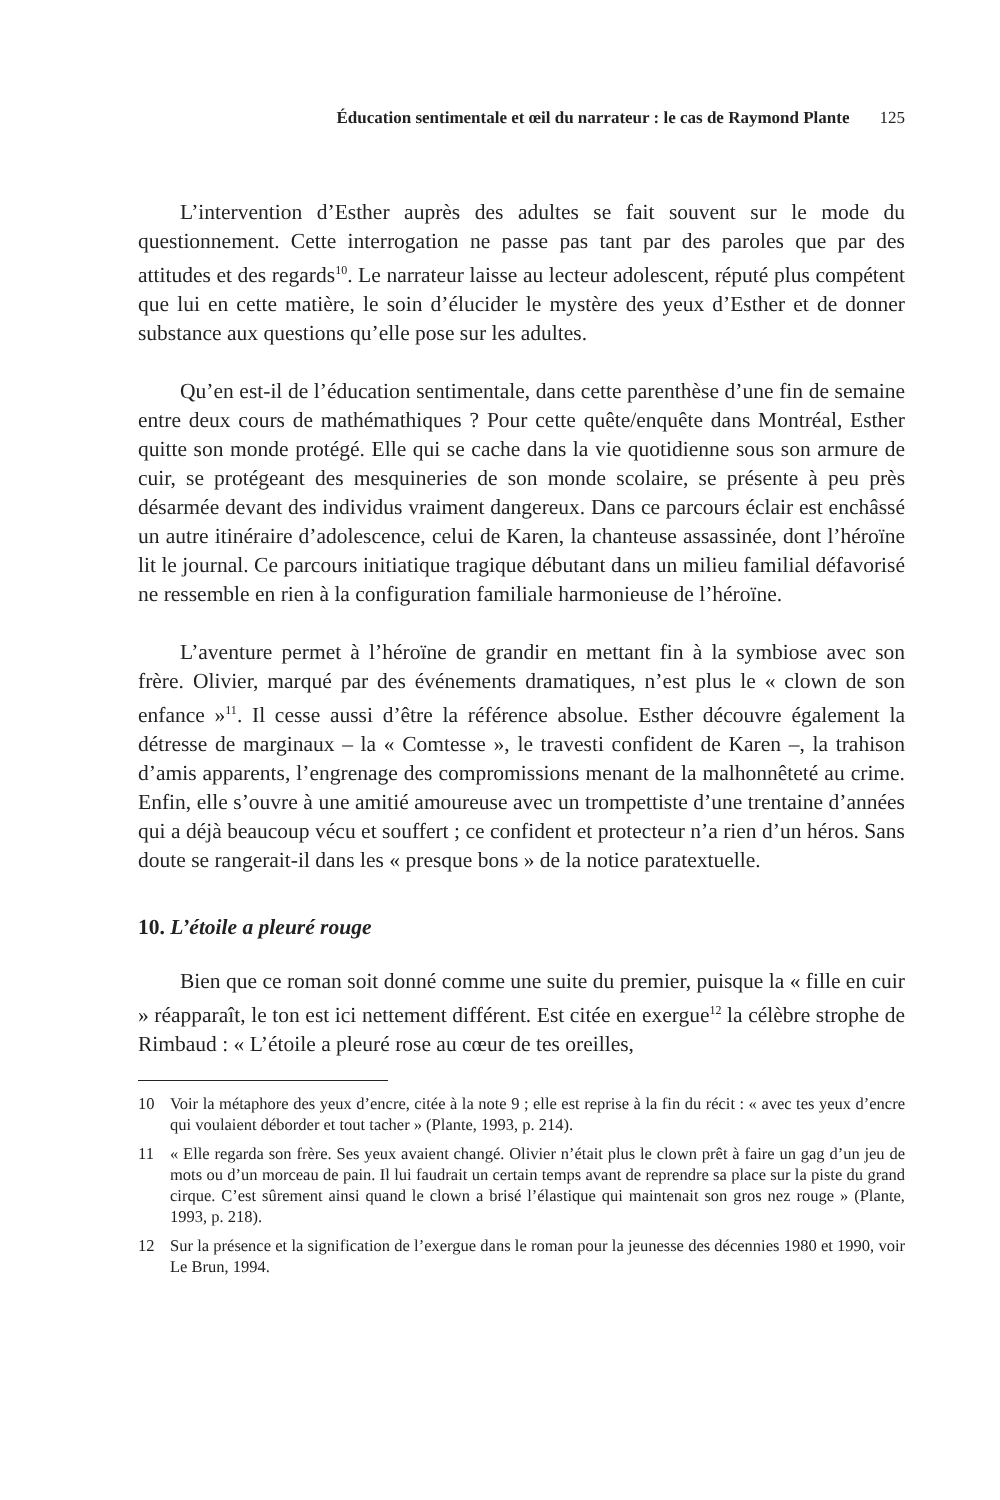Éducation sentimentale et œil du narrateur : le cas de Raymond Plante 125
L’intervention d’Esther auprès des adultes se fait souvent sur le mode du questionnement. Cette interrogation ne passe pas tant par des paroles que par des attitudes et des regards<sup>10</sup>. Le narrateur laisse au lecteur adolescent, réputé plus compétent que lui en cette matière, le soin d’élucider le mystère des yeux d’Esther et de donner substance aux questions qu’elle pose sur les adultes.
Qu’en est-il de l’éducation sentimentale, dans cette parenthèse d’une fin de semaine entre deux cours de mathémathiques ? Pour cette quête/enquête dans Montréal, Esther quitte son monde protégé. Elle qui se cache dans la vie quotidienne sous son armure de cuir, se protégeant des mesquineries de son monde scolaire, se présente à peu près désarmée devant des individus vraiment dangereux. Dans ce parcours éclair est enchâssé un autre itinéraire d’adolescence, celui de Karen, la chanteuse assassinée, dont l’héroïne lit le journal. Ce parcours initiatique tragique débutant dans un milieu familial défavorisé ne ressemble en rien à la configuration familiale harmonieuse de l’héroïne.
L’aventure permet à l’héroïne de grandir en mettant fin à la symbiose avec son frère. Olivier, marqué par des événements dramatiques, n’est plus le « clown de son enfance »<sup>11</sup>. Il cesse aussi d’être la référence absolue. Esther découvre également la détresse de marginaux – la « Comtesse », le travesti confident de Karen –, la trahison d’amis apparents, l’engrenage des compromissions menant de la malhonnêteté au crime. Enfin, elle s’ouvre à une amitié amoureuse avec un trompettiste d’une trentaine d’années qui a déjà beaucoup vécu et souffert ; ce confident et protecteur n’a rien d’un héros. Sans doute se rangerait-il dans les « presque bons » de la notice paratextuelle.
10. L’étoile a pleuré rouge
Bien que ce roman soit donné comme une suite du premier, puisque la « fille en cuir » réapparaît, le ton est ici nettement différent. Est citée en exergue<sup>12</sup> la célèbre strophe de Rimbaud : « L’étoile a pleuré rose au cœur de tes oreilles,
10 Voir la métaphore des yeux d’encre, citée à la note 9 ; elle est reprise à la fin du récit : « avec tes yeux d’encre qui voulaient déborder et tout tacher » (Plante, 1993, p. 214).
11 « Elle regarda son frère. Ses yeux avaient changé. Olivier n’était plus le clown prêt à faire un gag d’un jeu de mots ou d’un morceau de pain. Il lui faudrait un certain temps avant de reprendre sa place sur la piste du grand cirque. C’est sûrement ainsi quand le clown a brisé l’élastique qui maintenait son gros nez rouge » (Plante, 1993, p. 218).
12 Sur la présence et la signification de l’exergue dans le roman pour la jeunesse des décennies 1980 et 1990, voir Le Brun, 1994.